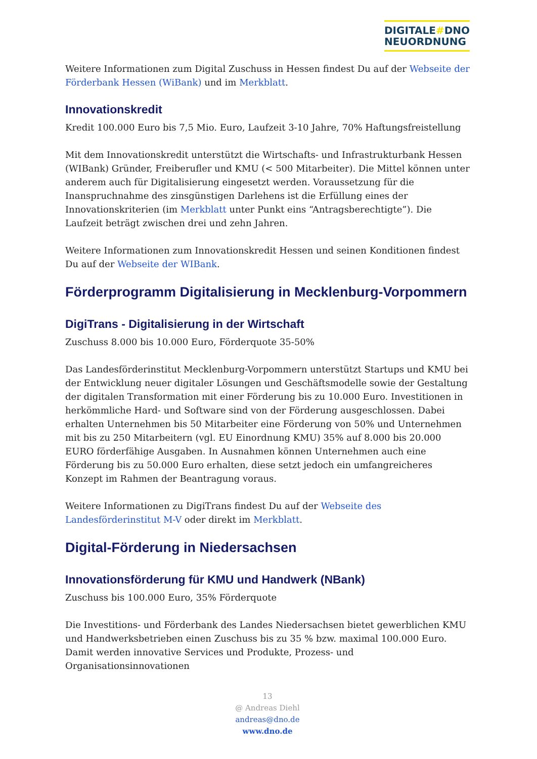DIGITALE#DNO
NEUORDNUNG
Weitere Informationen zum Digital Zuschuss in Hessen findest Du auf der Webseite der Förderbank Hessen (WiBank) und im Merkblatt.
Innovationskredit
Kredit 100.000 Euro bis 7,5 Mio. Euro, Laufzeit 3-10 Jahre, 70% Haftungsfreistellung
Mit dem Innovationskredit unterstützt die Wirtschafts- und Infrastrukturbank Hessen (WIBank) Gründer, Freiberufler und KMU (< 500 Mitarbeiter). Die Mittel können unter anderem auch für Digitalisierung eingesetzt werden. Voraussetzung für die Inanspruchnahme des zinsgünstigen Darlehens ist die Erfüllung eines der Innovationskriterien (im Merkblatt unter Punkt eins “Antragsberechtigte”). Die Laufzeit beträgt zwischen drei und zehn Jahren.
Weitere Informationen zum Innovationskredit Hessen und seinen Konditionen findest Du auf der Webseite der WIBank.
Förderprogramm Digitalisierung in Mecklenburg-Vorpommern
DigiTrans - Digitalisierung in der Wirtschaft
Zuschuss 8.000 bis 10.000 Euro, Förderquote 35-50%
Das Landesförderinstitut Mecklenburg-Vorpommern unterstützt Startups und KMU bei der Entwicklung neuer digitaler Lösungen und Geschäftsmodelle sowie der Gestaltung der digitalen Transformation mit einer Förderung bis zu 10.000 Euro. Investitionen in herkömmliche Hard- und Software sind von der Förderung ausgeschlossen. Dabei erhalten Unternehmen bis 50 Mitarbeiter eine Förderung von 50% und Unternehmen mit bis zu 250 Mitarbeitern (vgl. EU Einordnung KMU) 35% auf 8.000 bis 20.000 EURO förderfähige Ausgaben. In Ausnahmen können Unternehmen auch eine Förderung bis zu 50.000 Euro erhalten, diese setzt jedoch ein umfangreicheres Konzept im Rahmen der Beantragung voraus.
Weitere Informationen zu DigiTrans findest Du auf der Webseite des Landesförderinstitut M-V oder direkt im Merkblatt.
Digital-Förderung in Niedersachsen
Innovationsförderung für KMU und Handwerk (NBank)
Zuschuss bis 100.000 Euro, 35% Förderquote
Die Investitions- und Förderbank des Landes Niedersachsen bietet gewerblichen KMU und Handwerksbetrieben einen Zuschuss bis zu 35 % bzw. maximal 100.000 Euro. Damit werden innovative Services und Produkte, Prozess- und Organisationsinnovationen
13
@ Andreas Diehl
andreas@dno.de
www.dno.de